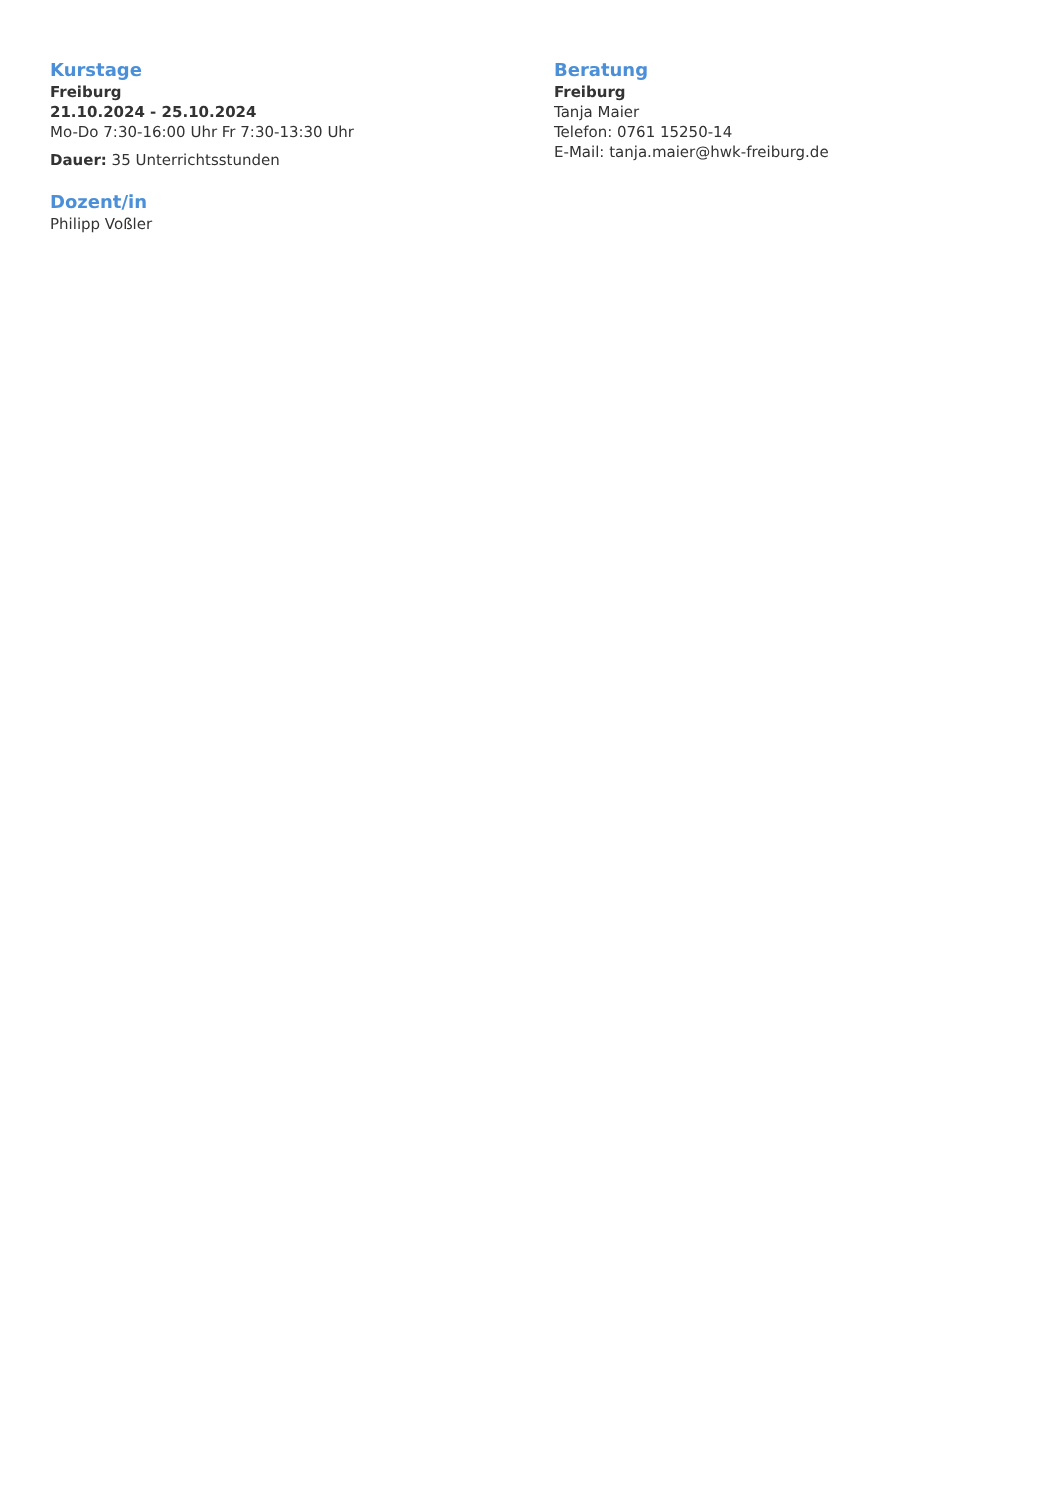Kurstage
Freiburg
21.10.2024 - 25.10.2024
Mo-Do 7:30-16:00 Uhr Fr 7:30-13:30 Uhr
Dauer: 35 Unterrichtsstunden
Dozent/in
Philipp Voßler
Beratung
Freiburg
Tanja Maier
Telefon: 0761 15250-14
E-Mail: tanja.maier@hwk-freiburg.de